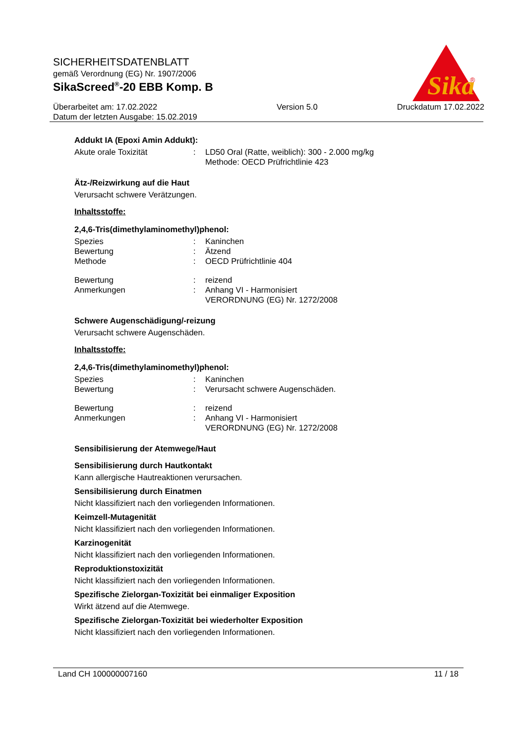Sika
®
SICHERHEITSDATENBLATT
gemäß Verordnung (EG) Nr. 1907/2006
SikaScreed<sup>®</sup>-20 EBB Komp. B
Überarbeitet am: 17.02.2022
Datum der letzten Ausgabe: 15.02.2019
Version 5.0 Druckdatum 17.02.2022
Addukt IA (Epoxi Amin Addukt):
Akute orale Toxizität : LD50 Oral (Ratte, weiblich): 300 - 2.000 mg/kg
Methode: OECD Prüfrichtlinie 423
Ätz-/Reizwirkung auf die Haut
Verursacht schwere Verätzungen.
Inhaltsstoffe:
2,4,6-Tris(dimethylaminomethyl)phenol:
Spezies : Kaninchen
Bewertung : Ätzend
Methode : OECD Prüfrichtlinie 404
Bewertung : reizend
Anmerkungen : Anhang VI - Harmonisiert
VERORDNUNG (EG) Nr. 1272/2008
Schwere Augenschädigung/-reizung
Verursacht schwere Augenschäden.
Inhaltsstoffe:
2,4,6-Tris(dimethylaminomethyl)phenol:
Spezies : Kaninchen
Bewertung : Verursacht schwere Augenschäden.
Bewertung : reizend
Anmerkungen : Anhang VI - Harmonisiert
VERORDNUNG (EG) Nr. 1272/2008
Sensibilisierung der Atemwege/Haut
Sensibilisierung durch Hautkontakt
Kann allergische Hautreaktionen verursachen.
Sensibilisierung durch Einatmen
Nicht klassifiziert nach den vorliegenden Informationen.
Keimzell-Mutagenität
Nicht klassifiziert nach den vorliegenden Informationen.
Karzinogenität
Nicht klassifiziert nach den vorliegenden Informationen.
Reproduktionstoxizität
Nicht klassifiziert nach den vorliegenden Informationen.
Spezifische Zielorgan-Toxizität bei einmaliger Exposition
Wirkt ätzend auf die Atemwege.
Spezifische Zielorgan-Toxizität bei wiederholter Exposition
Nicht klassifiziert nach den vorliegenden Informationen.
Land CH 100000007160 11 / 18